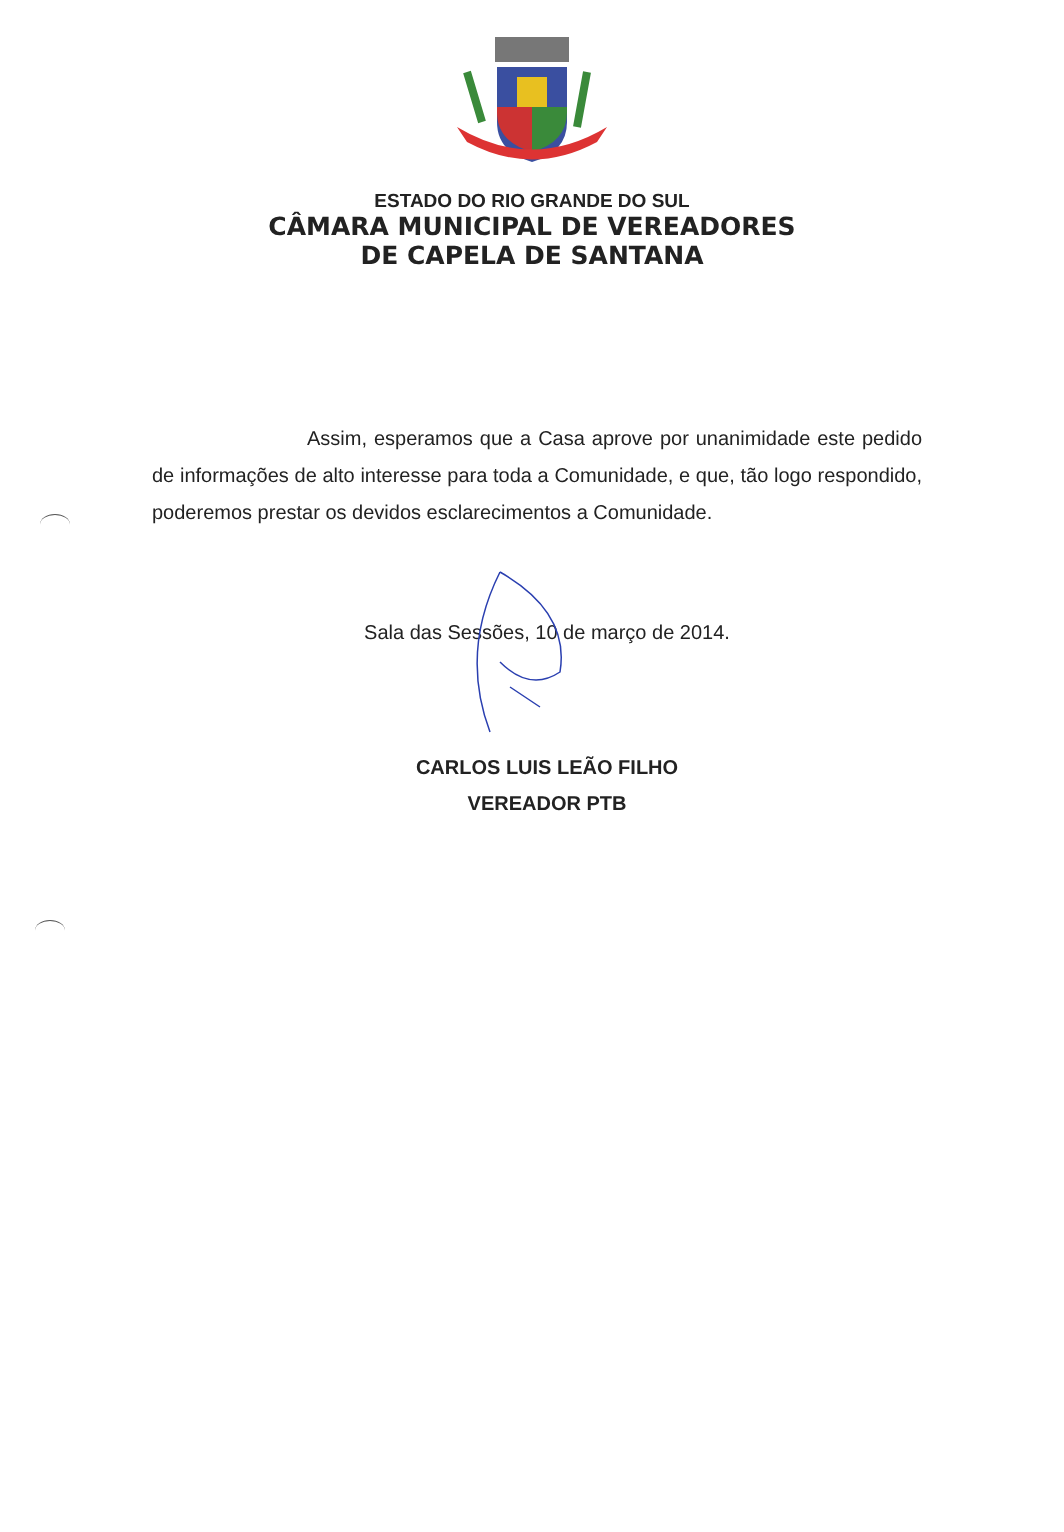ESTADO DO RIO GRANDE DO SUL
CÂMARA MUNICIPAL DE VEREADORES
DE CAPELA DE SANTANA
Assim, esperamos que a Casa aprove por unanimidade este pedido de informações de alto interesse para toda a Comunidade, e que, tão logo respondido, poderemos prestar os devidos esclarecimentos a Comunidade.
Sala das Sessões, 10 de março de 2014.
CARLOS LUIS LEÃO FILHO
VEREADOR PTB